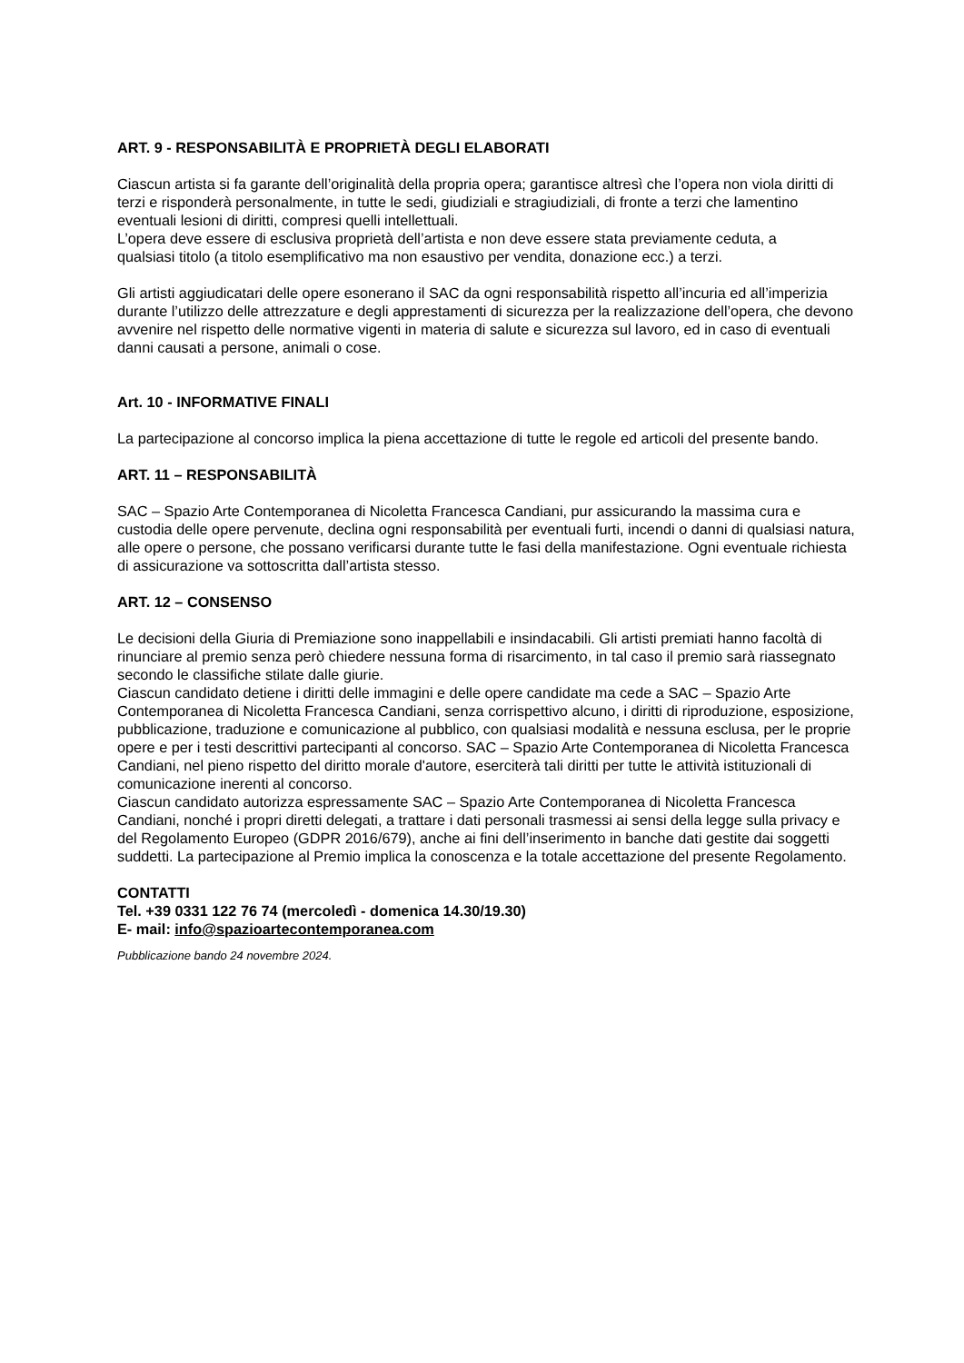ART. 9 - RESPONSABILITÀ E PROPRIETÀ DEGLI ELABORATI
Ciascun artista si fa garante dell’originalità della propria opera; garantisce altresì che l’opera non viola diritti di terzi e risponderà personalmente, in tutte le sedi, giudiziali e stragiudiziali, di fronte a terzi che lamentino eventuali lesioni di diritti, compresi quelli intellettuali.
L’opera deve essere di esclusiva proprietà dell’artista e non deve essere stata previamente ceduta, a
qualsiasi titolo (a titolo esemplificativo ma non esaustivo per vendita, donazione ecc.) a terzi.
Gli artisti aggiudicatari delle opere esonerano il SAC da ogni responsabilità rispetto all’incuria ed all’imperizia durante l’utilizzo delle attrezzature e degli apprestamenti di sicurezza per la realizzazione dell’opera, che devono avvenire nel rispetto delle normative vigenti in materia di salute e sicurezza sul lavoro, ed in caso di eventuali danni causati a persone, animali o cose.
Art. 10 - INFORMATIVE FINALI
La partecipazione al concorso implica la piena accettazione di tutte le regole ed articoli del presente bando.
ART. 11 – RESPONSABILITÀ
SAC – Spazio Arte Contemporanea di Nicoletta Francesca Candiani, pur assicurando la massima cura e custodia delle opere pervenute, declina ogni responsabilità per eventuali furti, incendi o danni di qualsiasi natura, alle opere o persone, che possano verificarsi durante tutte le fasi della manifestazione. Ogni eventuale richiesta di assicurazione va sottoscritta dall’artista stesso.
ART. 12 – CONSENSO
Le decisioni della Giuria di Premiazione sono inappellabili e insindacabili. Gli artisti premiati hanno facoltà di rinunciare al premio senza però chiedere nessuna forma di risarcimento, in tal caso il premio sarà riassegnato secondo le classifiche stilate dalle giurie.
Ciascun candidato detiene i diritti delle immagini e delle opere candidate ma cede a SAC – Spazio Arte Contemporanea di Nicoletta Francesca Candiani, senza corrispettivo alcuno, i diritti di riproduzione, esposizione, pubblicazione, traduzione e comunicazione al pubblico, con qualsiasi modalità e nessuna esclusa, per le proprie opere e per i testi descrittivi partecipanti al concorso. SAC – Spazio Arte Contemporanea di Nicoletta Francesca Candiani, nel pieno rispetto del diritto morale d'autore, eserciterà tali diritti per tutte le attività istituzionali di comunicazione inerenti al concorso.
Ciascun candidato autorizza espressamente SAC – Spazio Arte Contemporanea di Nicoletta Francesca Candiani, nonché i propri diretti delegati, a trattare i dati personali trasmessi ai sensi della legge sulla privacy e del Regolamento Europeo (GDPR 2016/679), anche ai fini dell’inserimento in banche dati gestite dai soggetti suddetti. La partecipazione al Premio implica la conoscenza e la totale accettazione del presente Regolamento.
CONTATTI
Tel. +39 0331 122 76 74 (mercoledì - domenica 14.30/19.30)
E- mail: info@spazioartecontemporanea.com
Pubblicazione bando 24 novembre 2024.